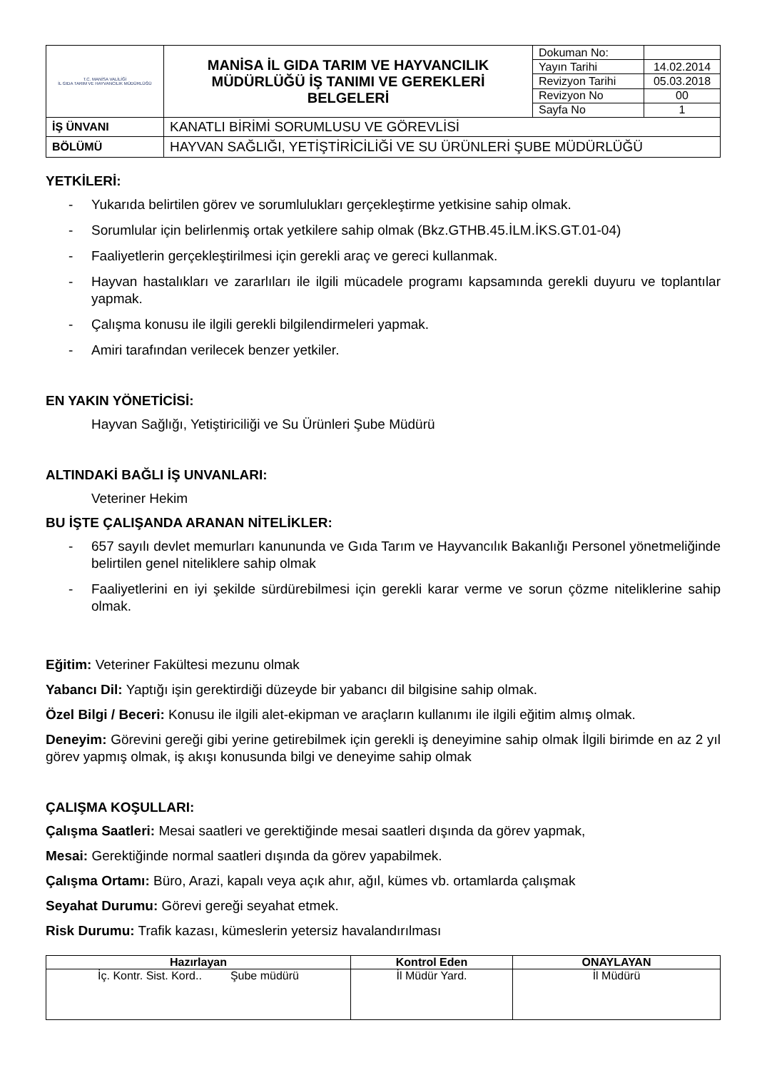| T.C. MANİSA VALİLİĞİ İL GIDA TARIM VE HAYVANCILIK MÜDÜRLÜĞÜ | MANİSA İL GIDA TARIM VE HAYVANCILIK MÜDÜRLÜĞÜ İŞ TANIMI VE GEREKLERİ BELGELERİ | Dokuman No: | |
| | | Yayın Tarihi | 14.02.2014 |
| | | Revizyon Tarihi | 05.03.2018 |
| | | Revizyon No | 00 |
| | | Sayfa No | 1 |
| İŞ ÜNVANI | KANATLI BİRİMİ SORUMLUSU VE GÖREVLİSİ | | |
| BÖLÜMÜ | HAYVAN SAĞLIĞI, YETİŞTİRİCİLİĞİ VE SU ÜRÜNLERİ ŞUBE MÜDÜRLÜĞÜ | | |
YETKİLERİ:
- Yukarıda belirtilen görev ve sorumlulukları gerçekleştirme yetkisine sahip olmak.
- Sorumlular için belirlenmiş ortak yetkilere sahip olmak (Bkz.GTHB.45.İLM.İKS.GT.01-04)
- Faaliyetlerin gerçekleştirilmesi için gerekli araç ve gereci kullanmak.
- Hayvan hastalıkları ve zararlıları ile ilgili mücadele programı kapsamında gerekli duyuru ve toplantılar yapmak.
- Çalışma konusu ile ilgili gerekli bilgilendirmeleri yapmak.
- Amiri tarafından verilecek benzer yetkiler.
EN YAKIN YÖNETİCİSİ:
Hayvan Sağlığı, Yetiştiriciliği ve Su Ürünleri Şube Müdürü
ALTINDAKİ BAĞLI İŞ UNVANLARI:
Veteriner Hekim
BU İŞTE ÇALIŞANDA ARANAN NİTELİKLER:
- 657 sayılı devlet memurları kanununda ve Gıda Tarım ve Hayvancılık Bakanlığı Personel yönetmeliğinde belirtilen genel niteliklere sahip olmak
- Faaliyetlerini en iyi şekilde sürdürebilmesi için gerekli karar verme ve sorun çözme niteliklerine sahip olmak.
Eğitim: Veteriner Fakültesi mezunu olmak
Yabancı Dil: Yaptığı işin gerektirdiği düzeyde bir yabancı dil bilgisine sahip olmak.
Özel Bilgi / Beceri: Konusu ile ilgili alet-ekipman ve araçların kullanımı ile ilgili eğitim almış olmak.
Deneyim: Görevini gereği gibi yerine getirebilmek için gerekli iş deneyimine sahip olmak İlgili birimde en az 2 yıl görev yapmış olmak, iş akışı konusunda bilgi ve deneyime sahip olmak
ÇALIŞMA KOŞULLARI:
Çalışma Saatleri: Mesai saatleri ve gerektiğinde mesai saatleri dışında da görev yapmak,
Mesai: Gerektiğinde normal saatleri dışında da görev yapabilmek.
Çalışma Ortamı: Büro, Arazi, kapalı veya açık ahır, ağıl, kümes vb. ortamlarda çalışmak
Seyahat Durumu: Görevi gereği seyahat etmek.
Risk Durumu: Trafik kazası, kümeslerin yetersiz havalandırılması
| Hazırlayan | Kontrol Eden | ONAYLAYAN |
| --- | --- | --- |
| İç. Kontr. Sist. Kord.. Şube müdürü | İl Müdür Yard. | İl Müdürü |